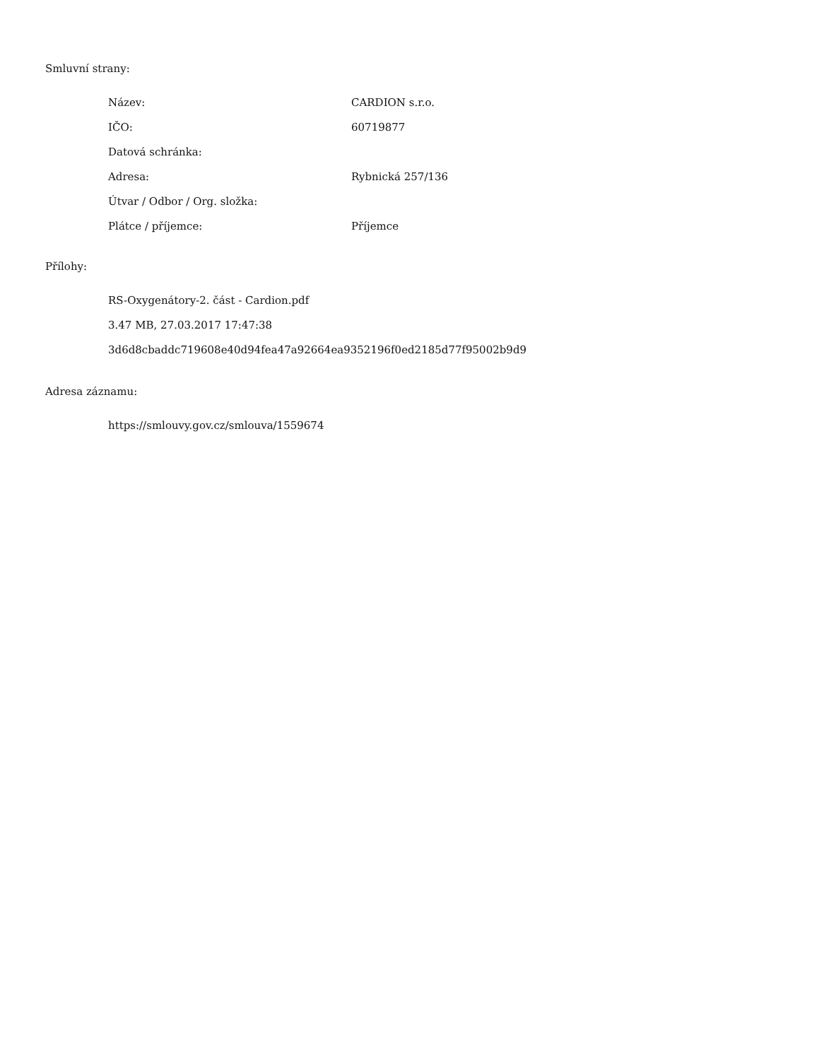Smluvní strany:
| Název: | CARDION s.r.o. |
| IČO: | 60719877 |
| Datová schránka: | |
| Adresa: | Rybnická 257/136 |
| Útvar / Odbor / Org. složka: | |
| Plátce / příjemce: | Příjemce |
Přílohy:
RS-Oxygenátory-2. část - Cardion.pdf
3.47 MB, 27.03.2017 17:47:38
3d6d8cbaddc719608e40d94fea47a92664ea9352196f0ed2185d77f95002b9d9
Adresa záznamu:
https://smlouvy.gov.cz/smlouva/1559674